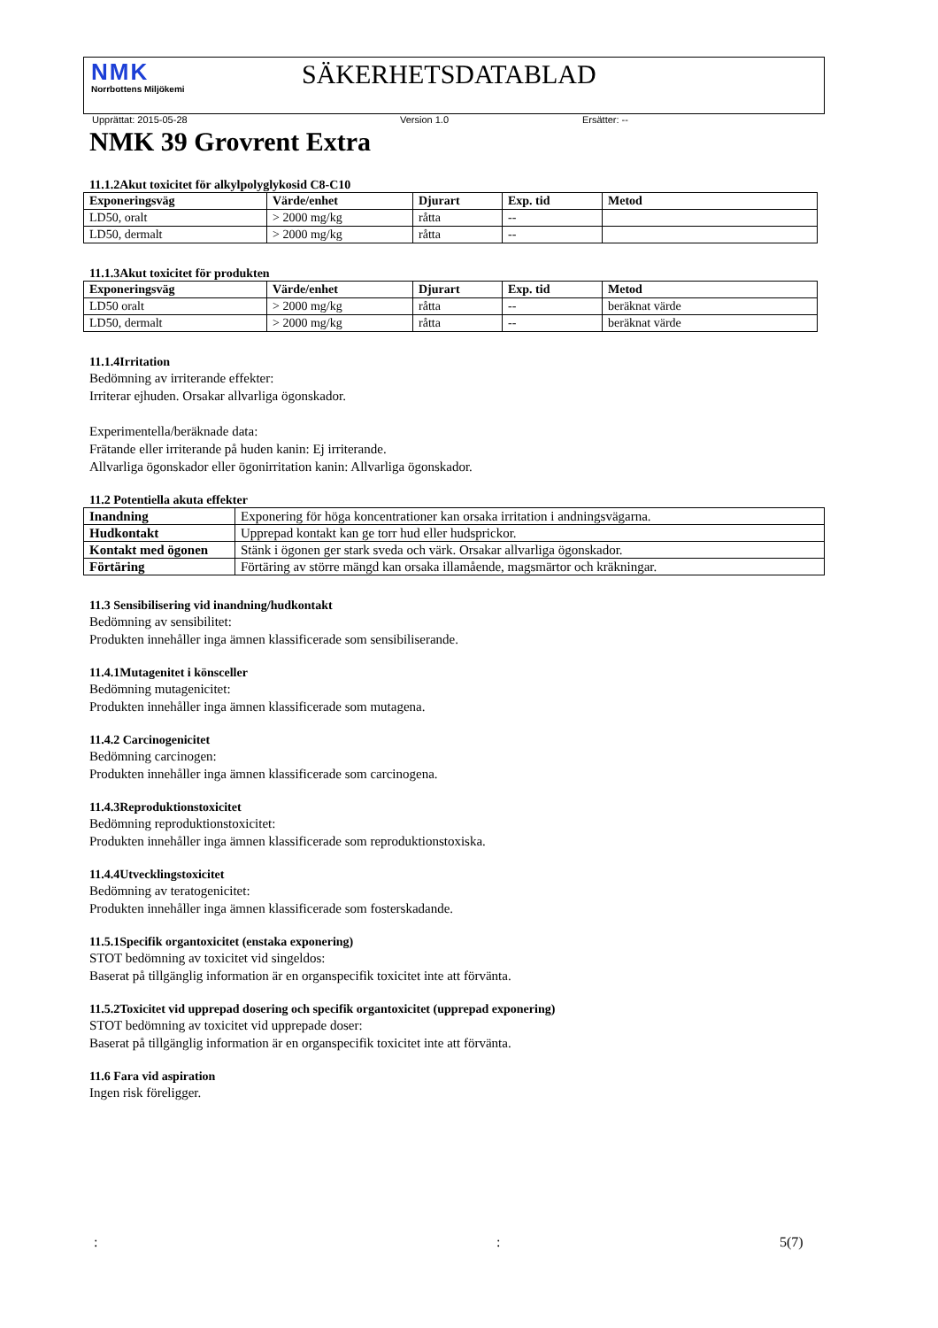NMK
Norrbottens Miljökemi
SÄKERHETSDATABLAD
Upprättat: 2015-05-28 Version 1.0 Ersätter: --
NMK 39 Grovrent Extra
11.1.2Akut toxicitet för alkylpolyglykosid C8-C10
| Exponeringsväg | Värde/enhet | Djurart | Exp. tid | Metod |
| --- | --- | --- | --- | --- |
| LD50, oralt | > 2000 mg/kg | råtta | -- | |
| LD50, dermalt | > 2000 mg/kg | råtta | -- | |
11.1.3Akut toxicitet för produkten
| Exponeringsväg | Värde/enhet | Djurart | Exp. tid | Metod |
| --- | --- | --- | --- | --- |
| LD50 oralt | > 2000 mg/kg | råtta | -- | beräknat värde |
| LD50, dermalt | > 2000 mg/kg | råtta | -- | beräknat värde |
11.1.4Irritation
Bedömning av irriterande effekter:
Irriterar ejhuden. Orsakar allvarliga ögonskador.
Experimentella/beräknade data:
Frätande eller irriterande på huden kanin: Ej irriterande.
Allvarliga ögonskador eller ögonirritation kanin: Allvarliga ögonskador.
11.2 Potentiella akuta effekter
| Inandning | Exponering för höga koncentrationer kan orsaka irritation i andningsvägarna. |
| Hudkontakt | Upprepad kontakt kan ge torr hud eller hudsprickor. |
| Kontakt med ögonen | Stänk i ögonen ger stark sveda och värk. Orsakar allvarliga ögonskador. |
| Förtäring | Förtäring av större mängd kan orsaka illamående, magsmärtor och kräkningar. |
11.3 Sensibilisering vid inandning/hudkontakt
Bedömning av sensibilitet:
Produkten innehåller inga ämnen klassificerade som sensibiliserande.
11.4.1Mutagenitet i könsceller
Bedömning mutagenicitet:
Produkten innehåller inga ämnen klassificerade som mutagena.
11.4.2 Carcinogenicitet
Bedömning carcinogen:
Produkten innehåller inga ämnen klassificerade som carcinogena.
11.4.3Reproduktionstoxicitet
Bedömning reproduktionstoxicitet:
Produkten innehåller inga ämnen klassificerade som reproduktionstoxiska.
11.4.4Utvecklingstoxicitet
Bedömning av teratogenicitet:
Produkten innehåller inga ämnen klassificerade som fosterskadande.
11.5.1Specifik organtoxicitet (enstaka exponering)
STOT bedömning av toxicitet vid singeldos:
Baserat på tillgänglig information är en organspecifik toxicitet inte att förvänta.
11.5.2Toxicitet vid upprepad dosering och specifik organtoxicitet (upprepad exponering)
STOT bedömning av toxicitet vid upprepade doser:
Baserat på tillgänglig information är en organspecifik toxicitet inte att förvänta.
11.6 Fara vid aspiration
Ingen risk föreligger.
:: 5(7)